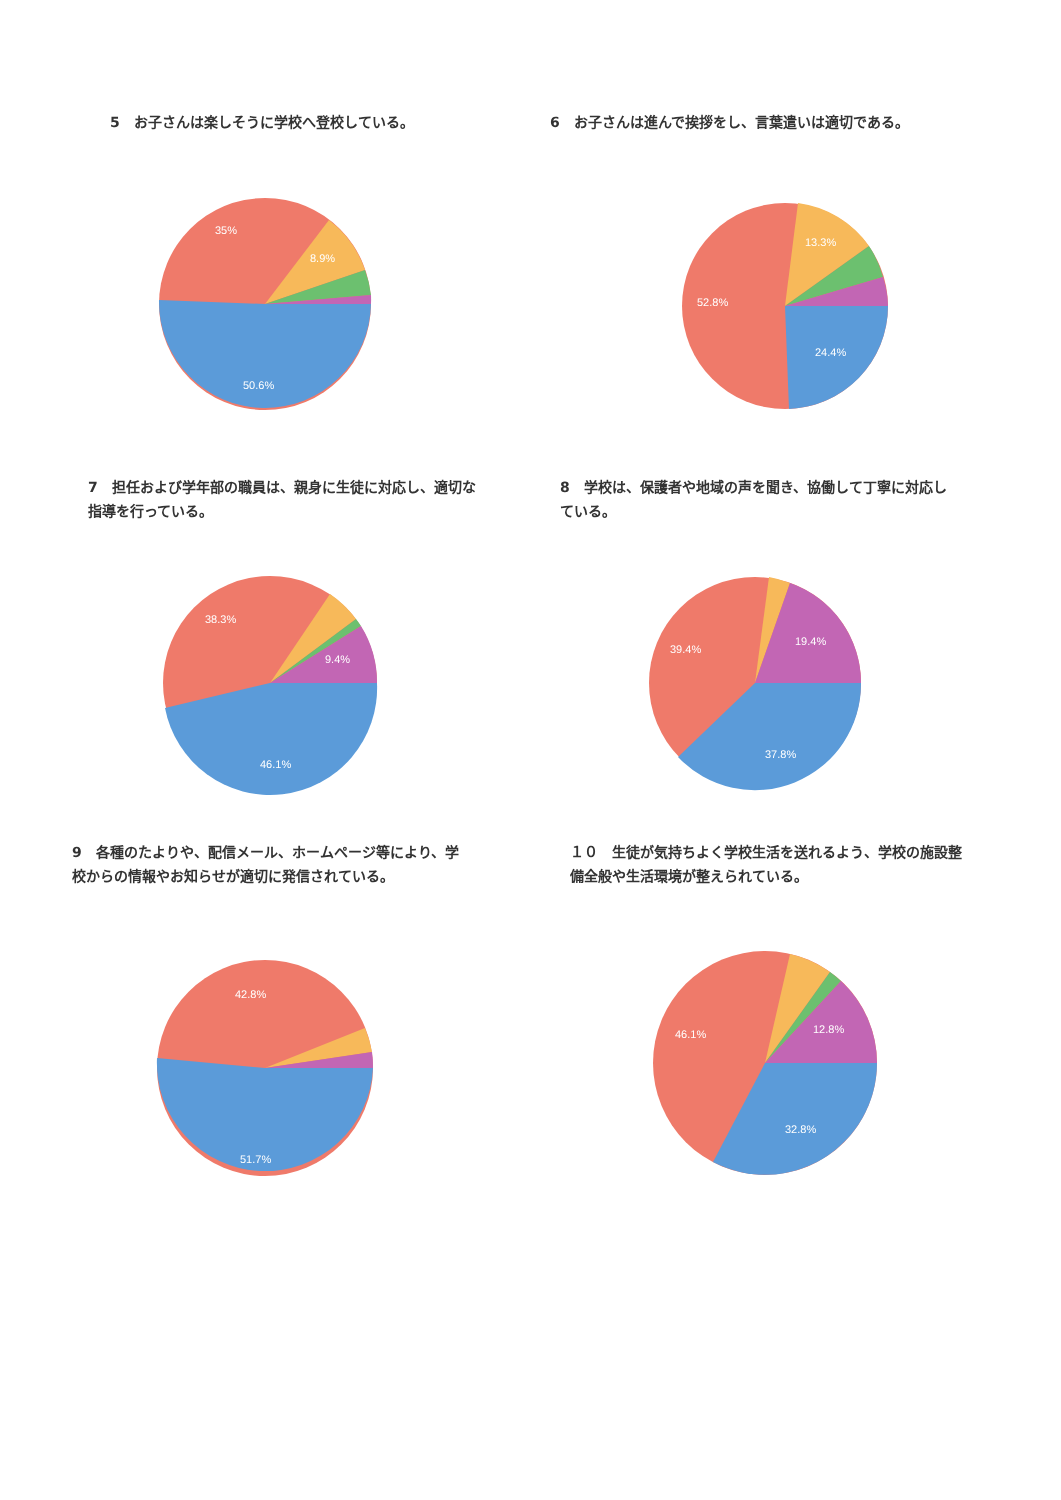5　お子さんは楽しそうに学校へ登校している。
35%
8.9%
50.6%
6　お子さんは進んで挨拶をし、言葉遣いは適切である。
13.3%
52.8%
24.4%
7　担任および学年部の職員は、親身に生徒に対応し、適切な
指導を行っている。
38.3%
9.4%
46.1%
8　学校は、保護者や地域の声を聞き、協働して丁寧に対応し
ている。
19.4%
39.4%
37.8%
9　各種のたよりや、配信メール、ホームページ等により、学
校からの情報やお知らせが適切に発信されている。
42.8%
51.7%
１０　生徒が気持ちよく学校生活を送れるよう、学校の施設整
備全般や生活環境が整えられている。
46.1%
12.8%
32.8%